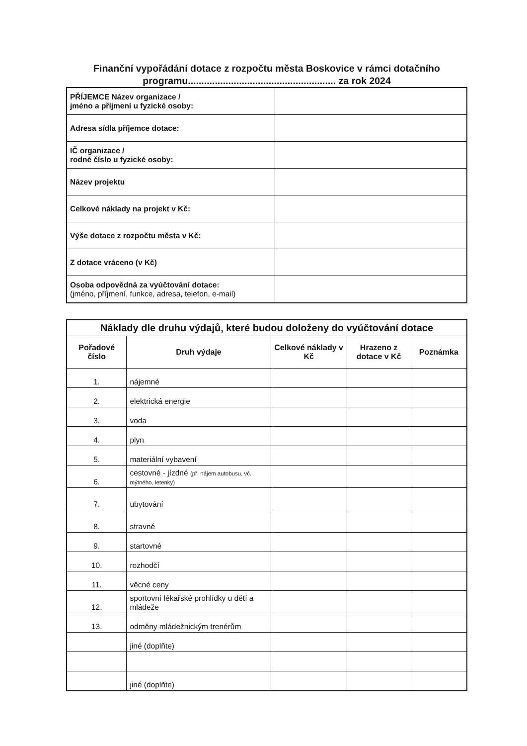Finanční vypořádání dotace z rozpočtu města Boskovice v rámci dotačního programu....................................................... za rok 2024
| PŘÍJEMCE Název organizace / jméno a příjmení u fyzické osoby: | |
| Adresa sídla příjemce dotace: | |
| IČ organizace / rodné číslo u fyzické osoby: | |
| Název projektu | |
| Celkové náklady na projekt v Kč: | |
| Výše dotace z rozpočtu města v Kč: | |
| Z dotace vráceno (v Kč) | |
| Osoba odpovědná za vyúčtování dotace: (jméno, příjmení, funkce, adresa, telefon, e-mail) | |
| Náklady dle druhu výdajů, které budou doloženy do vyúčtování dotace | | | | |
| --- | --- | --- | --- | --- |
| Pořadové číslo | Druh výdaje | Celkové náklady v Kč | Hrazeno z dotace v Kč | Poznámka |
| 1. | nájemné | | | |
| 2. | elektrická energie | | | |
| 3. | voda | | | |
| 4. | plyn | | | |
| 5. | materiální vybavení | | | |
| 6. | cestovné - jízdné (př. nájem autobusu, vč. mýtného, letenky) | | | |
| 7. | ubytování | | | |
| 8. | stravné | | | |
| 9. | startovné | | | |
| 10. | rozhodčí | | | |
| 11. | věcné ceny | | | |
| 12. | sportovní lékařské prohlídky u dětí a mládeže | | | |
| 13. | odměny mládežnickým trenérům | | | |
| | jiné (doplňte) | | | |
| | jiné (doplňte) | | | |